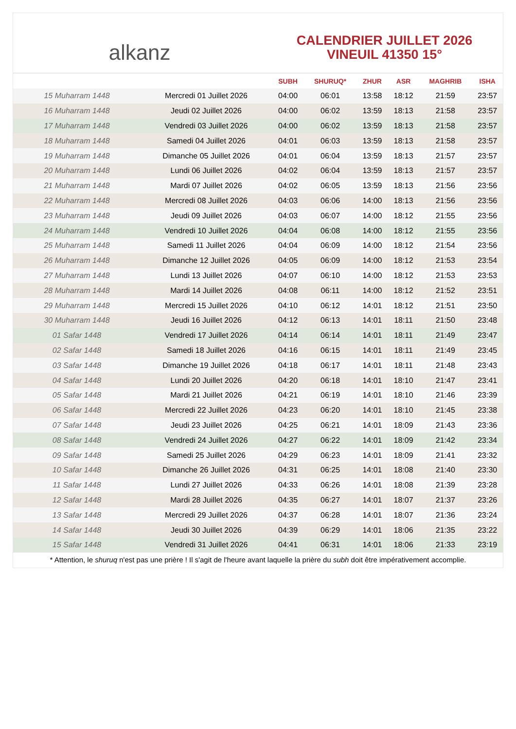alkanz
CALENDRIER JUILLET 2026
VINEUIL 41350 15°
| | | SUBH | SHURUQ* | ZHUR | ASR | MAGHRIB | ISHA |
| --- | --- | --- | --- | --- | --- | --- | --- |
| 15 Muharram 1448 | Mercredi 01 Juillet 2026 | 04:00 | 06:01 | 13:58 | 18:12 | 21:59 | 23:57 |
| 16 Muharram 1448 | Jeudi 02 Juillet 2026 | 04:00 | 06:02 | 13:59 | 18:13 | 21:58 | 23:57 |
| 17 Muharram 1448 | Vendredi 03 Juillet 2026 | 04:00 | 06:02 | 13:59 | 18:13 | 21:58 | 23:57 |
| 18 Muharram 1448 | Samedi 04 Juillet 2026 | 04:01 | 06:03 | 13:59 | 18:13 | 21:58 | 23:57 |
| 19 Muharram 1448 | Dimanche 05 Juillet 2026 | 04:01 | 06:04 | 13:59 | 18:13 | 21:57 | 23:57 |
| 20 Muharram 1448 | Lundi 06 Juillet 2026 | 04:02 | 06:04 | 13:59 | 18:13 | 21:57 | 23:57 |
| 21 Muharram 1448 | Mardi 07 Juillet 2026 | 04:02 | 06:05 | 13:59 | 18:13 | 21:56 | 23:56 |
| 22 Muharram 1448 | Mercredi 08 Juillet 2026 | 04:03 | 06:06 | 14:00 | 18:13 | 21:56 | 23:56 |
| 23 Muharram 1448 | Jeudi 09 Juillet 2026 | 04:03 | 06:07 | 14:00 | 18:12 | 21:55 | 23:56 |
| 24 Muharram 1448 | Vendredi 10 Juillet 2026 | 04:04 | 06:08 | 14:00 | 18:12 | 21:55 | 23:56 |
| 25 Muharram 1448 | Samedi 11 Juillet 2026 | 04:04 | 06:09 | 14:00 | 18:12 | 21:54 | 23:56 |
| 26 Muharram 1448 | Dimanche 12 Juillet 2026 | 04:05 | 06:09 | 14:00 | 18:12 | 21:53 | 23:54 |
| 27 Muharram 1448 | Lundi 13 Juillet 2026 | 04:07 | 06:10 | 14:00 | 18:12 | 21:53 | 23:53 |
| 28 Muharram 1448 | Mardi 14 Juillet 2026 | 04:08 | 06:11 | 14:00 | 18:12 | 21:52 | 23:51 |
| 29 Muharram 1448 | Mercredi 15 Juillet 2026 | 04:10 | 06:12 | 14:01 | 18:12 | 21:51 | 23:50 |
| 30 Muharram 1448 | Jeudi 16 Juillet 2026 | 04:12 | 06:13 | 14:01 | 18:11 | 21:50 | 23:48 |
| 01 Safar 1448 | Vendredi 17 Juillet 2026 | 04:14 | 06:14 | 14:01 | 18:11 | 21:49 | 23:47 |
| 02 Safar 1448 | Samedi 18 Juillet 2026 | 04:16 | 06:15 | 14:01 | 18:11 | 21:49 | 23:45 |
| 03 Safar 1448 | Dimanche 19 Juillet 2026 | 04:18 | 06:17 | 14:01 | 18:11 | 21:48 | 23:43 |
| 04 Safar 1448 | Lundi 20 Juillet 2026 | 04:20 | 06:18 | 14:01 | 18:10 | 21:47 | 23:41 |
| 05 Safar 1448 | Mardi 21 Juillet 2026 | 04:21 | 06:19 | 14:01 | 18:10 | 21:46 | 23:39 |
| 06 Safar 1448 | Mercredi 22 Juillet 2026 | 04:23 | 06:20 | 14:01 | 18:10 | 21:45 | 23:38 |
| 07 Safar 1448 | Jeudi 23 Juillet 2026 | 04:25 | 06:21 | 14:01 | 18:09 | 21:43 | 23:36 |
| 08 Safar 1448 | Vendredi 24 Juillet 2026 | 04:27 | 06:22 | 14:01 | 18:09 | 21:42 | 23:34 |
| 09 Safar 1448 | Samedi 25 Juillet 2026 | 04:29 | 06:23 | 14:01 | 18:09 | 21:41 | 23:32 |
| 10 Safar 1448 | Dimanche 26 Juillet 2026 | 04:31 | 06:25 | 14:01 | 18:08 | 21:40 | 23:30 |
| 11 Safar 1448 | Lundi 27 Juillet 2026 | 04:33 | 06:26 | 14:01 | 18:08 | 21:39 | 23:28 |
| 12 Safar 1448 | Mardi 28 Juillet 2026 | 04:35 | 06:27 | 14:01 | 18:07 | 21:37 | 23:26 |
| 13 Safar 1448 | Mercredi 29 Juillet 2026 | 04:37 | 06:28 | 14:01 | 18:07 | 21:36 | 23:24 |
| 14 Safar 1448 | Jeudi 30 Juillet 2026 | 04:39 | 06:29 | 14:01 | 18:06 | 21:35 | 23:22 |
| 15 Safar 1448 | Vendredi 31 Juillet 2026 | 04:41 | 06:31 | 14:01 | 18:06 | 21:33 | 23:19 |
* Attention, le shuruq n'est pas une prière ! Il s'agit de l'heure avant laquelle la prière du subh doit être impérativement accomplie.